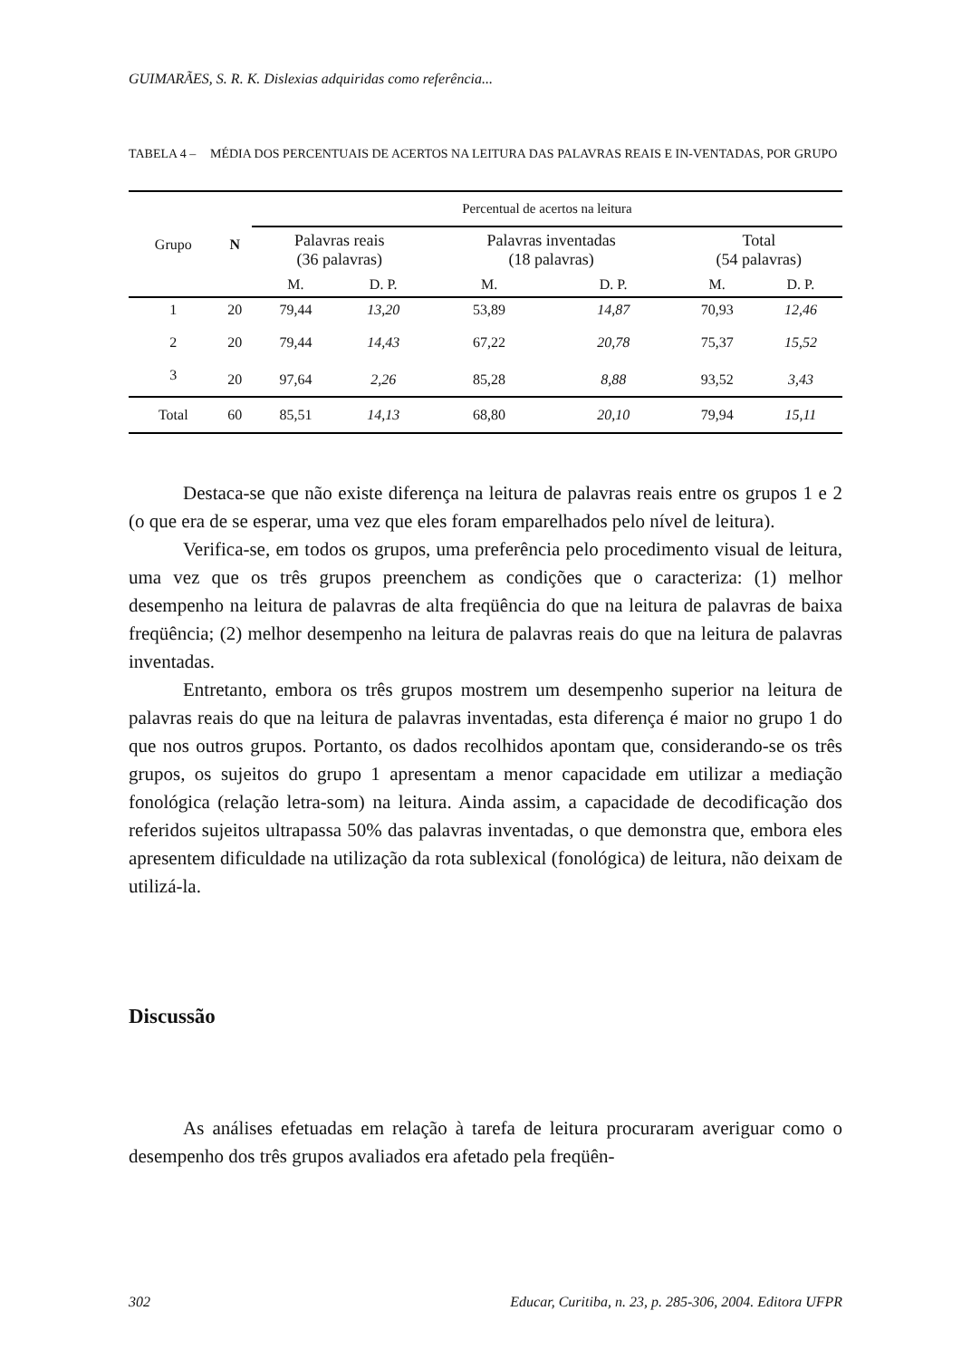GUIMARÃES, S. R. K. Dislexias adquiridas como referência...
TABELA 4 – MÉDIA DOS PERCENTUAIS DE ACERTOS NA LEITURA DAS PALAVRAS REAIS E IN-VENTADAS, POR GRUPO
| Grupo | N | Percentual de acertos na leitura | | | | | |
| --- | --- | --- | --- | --- | --- | --- | --- |
| | | Palavras reais (36 palavras) | | Palavras inventadas (18 palavras) | | Total (54 palavras) | |
| | | M. | D. P. | M. | D. P. | M. | D. P. |
| 1 | 20 | 79,44 | 13,20 | 53,89 | 14,87 | 70,93 | 12,46 |
| 2 | 20 | 79,44 | 14,43 | 67,22 | 20,78 | 75,37 | 15,52 |
| 3 | 20 | 97,64 | 2,26 | 85,28 | 8,88 | 93,52 | 3,43 |
| Total | 60 | 85,51 | 14,13 | 68,80 | 20,10 | 79,94 | 15,11 |
Destaca-se que não existe diferença na leitura de palavras reais entre os grupos 1 e 2 (o que era de se esperar, uma vez que eles foram emparelhados pelo nível de leitura).
Verifica-se, em todos os grupos, uma preferência pelo procedimento visual de leitura, uma vez que os três grupos preenchem as condições que o caracteriza: (1) melhor desempenho na leitura de palavras de alta freqüência do que na leitura de palavras de baixa freqüência; (2) melhor desempenho na leitura de palavras reais do que na leitura de palavras inventadas.
Entretanto, embora os três grupos mostrem um desempenho superior na leitura de palavras reais do que na leitura de palavras inventadas, esta diferença é maior no grupo 1 do que nos outros grupos. Portanto, os dados recolhidos apontam que, considerando-se os três grupos, os sujeitos do grupo 1 apresentam a menor capacidade em utilizar a mediação fonológica (relação letra-som) na leitura. Ainda assim, a capacidade de decodificação dos referidos sujeitos ultrapassa 50% das palavras inventadas, o que demonstra que, embora eles apresentem dificuldade na utilização da rota sublexical (fonológica) de leitura, não deixam de utilizá-la.
Discussão
As análises efetuadas em relação à tarefa de leitura procuraram averiguar como o desempenho dos três grupos avaliados era afetado pela freqüên-
302 Educar, Curitiba, n. 23, p. 285-306, 2004. Editora UFPR